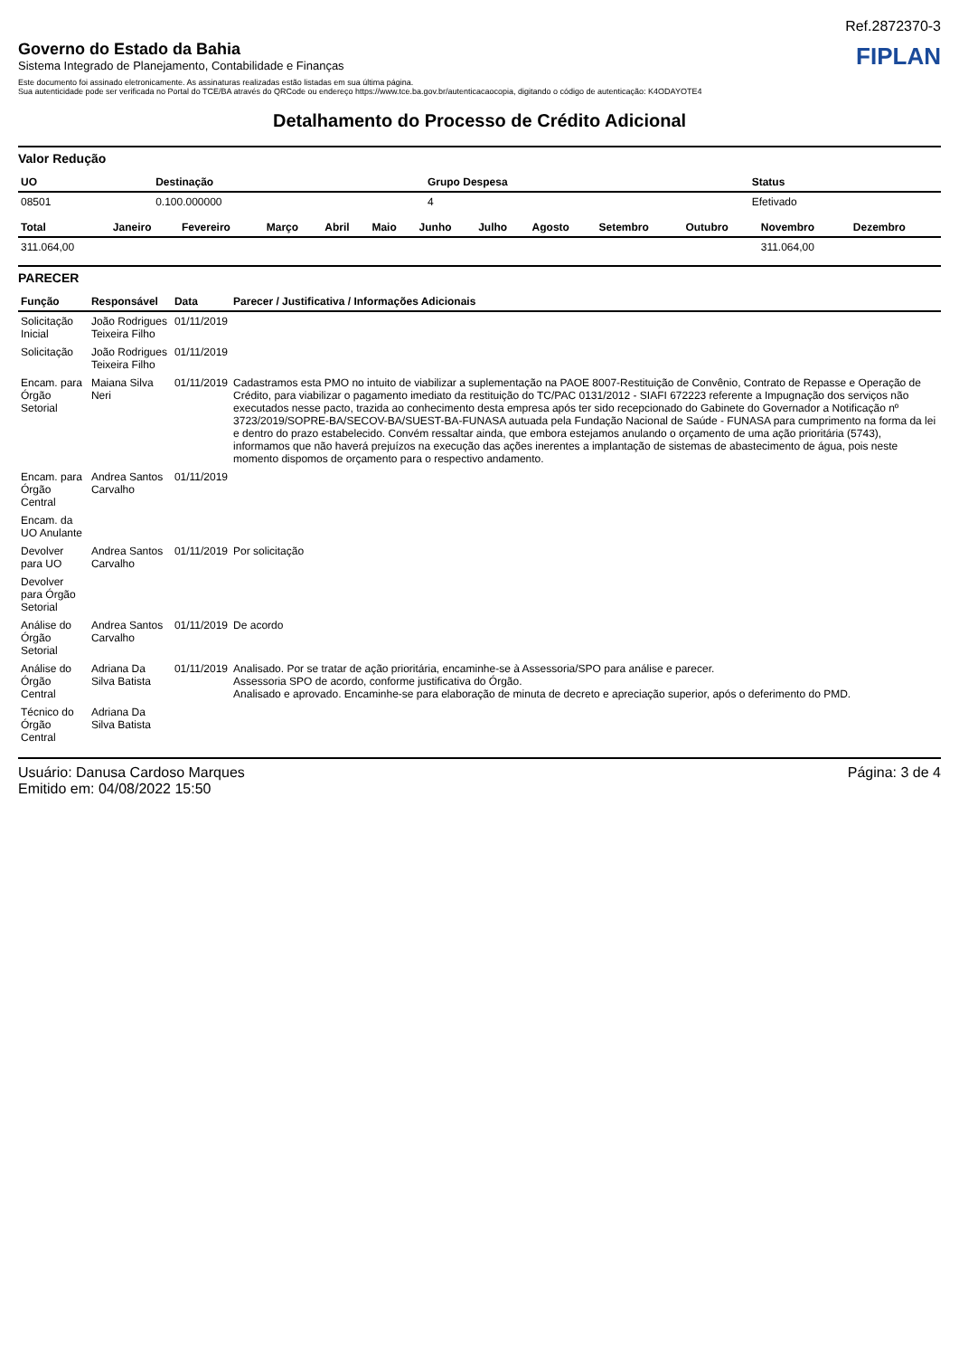Ref.2872370-3
Governo do Estado da Bahia
Sistema Integrado de Planejamento, Contabilidade e Finanças
FIPLAN
Este documento foi assinado eletronicamente. As assinaturas realizadas estão listadas em sua última página.
Sua autenticidade pode ser verificada no Portal do TCE/BA através do QRCode ou endereço https://www.tce.ba.gov.br/autenticacaocopia, digitando o código de autenticação: K4ODAYOTE4
Detalhamento do Processo de Crédito Adicional
Valor Redução
| UO | Destinação | Grupo Despesa | Status |
| --- | --- | --- | --- |
| 08501 | 0.100.000000 | 4 | Efetivado |
| Total | Janeiro | Fevereiro | Março | Abril | Maio | Junho | Julho | Agosto | Setembro | Outubro | Novembro | Dezembro |
| --- | --- | --- | --- | --- | --- | --- | --- | --- | --- | --- | --- | --- |
| 311.064,00 | | | | | | | | | | | 311.064,00 | |
PARECER
| Função | Responsável | Data | Parecer / Justificativa / Informações Adicionais |
| --- | --- | --- | --- |
| Solicitação Inicial | João Rodrigues Teixeira Filho | 01/11/2019 | |
| Solicitação | João Rodrigues Teixeira Filho | 01/11/2019 | |
| Encam. para Órgão Setorial | Maiana Silva Neri | 01/11/2019 | Cadastramos esta PMO no intuito de viabilizar a suplementação na PAOE 8007-Restituição de Convênio, Contrato de Repasse e Operação de Crédito, para viabilizar o pagamento imediato da restituição do TC/PAC 0131/2012 - SIAFI 672223 referente a Impugnação dos serviços não executados nesse pacto, trazida ao conhecimento desta empresa após ter sido recepcionado do Gabinete do Governador a Notificação nº 3723/2019/SOPRE-BA/SECOV-BA/SUEST-BA-FUNASA autuada pela Fundação Nacional de Saúde - FUNASA para cumprimento na forma da lei e dentro do prazo estabelecido. Convém ressaltar ainda, que embora estejamos anulando o orçamento de uma ação prioritária (5743), informamos que não haverá prejuízos na execução das ações inerentes a implantação de sistemas de abastecimento de água, pois neste momento dispomos de orçamento para o respectivo andamento. |
| Encam. para Órgão Central | Andrea Santos Carvalho | 01/11/2019 | |
| Encam. da UO Anulante | | | |
| Devolver para UO | Andrea Santos Carvalho | 01/11/2019 | Por solicitação |
| Devolver para Órgão Setorial | | | |
| Análise do Órgão Setorial | Andrea Santos Carvalho | 01/11/2019 | De acordo |
| Análise do Órgão Central | Adriana Da Silva Batista | 01/11/2019 | Analisado. Por se tratar de ação prioritária, encaminhe-se à Assessoria/SPO para análise e parecer. Assessoria SPO de acordo, conforme justificativa do Órgão. Analisado e aprovado. Encaminhe-se para elaboração de minuta de decreto e apreciação superior, após o deferimento do PMD. |
| Técnico do Órgão Central | Adriana Da Silva Batista | | |
Usuário: Danusa Cardoso Marques
Emitido em: 04/08/2022 15:50
Página: 3 de 4